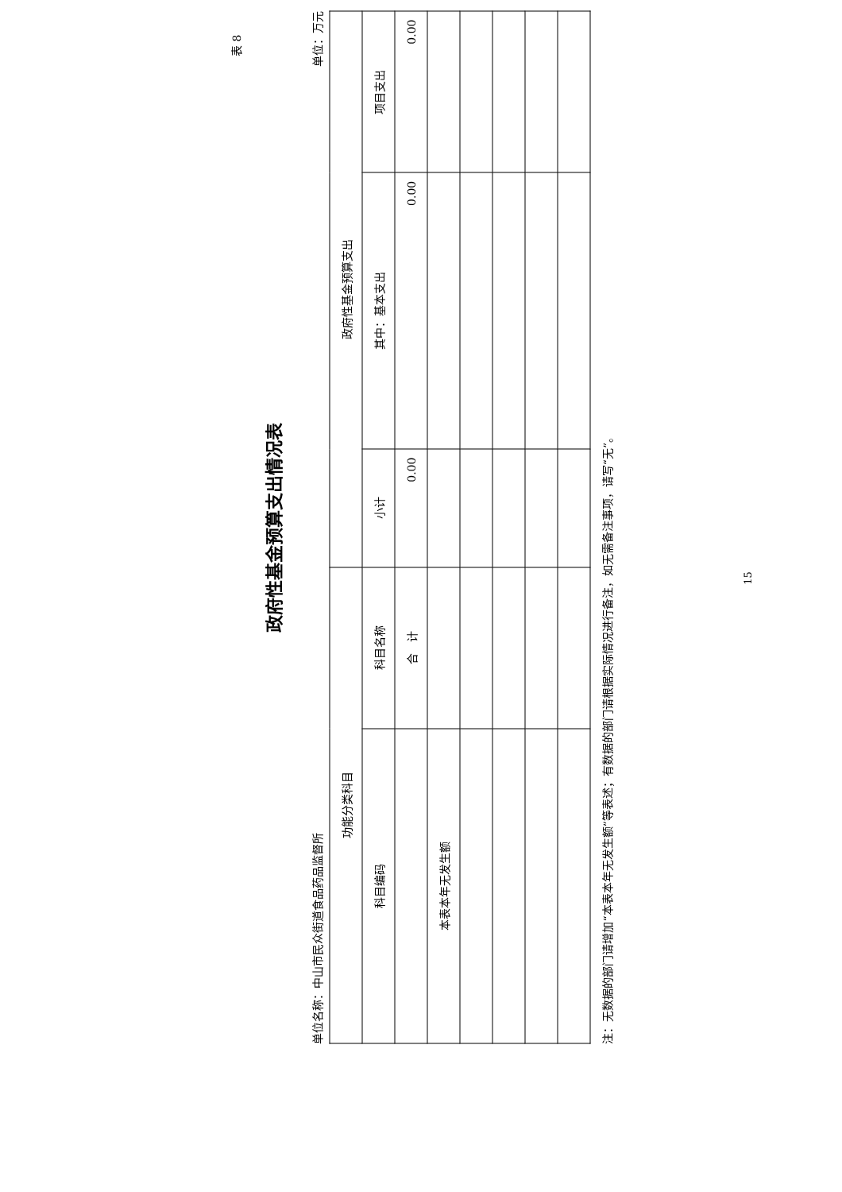表 8
政府性基金预算支出情况表
单位名称：中山市民众街道食品药品监督所 单位：万元
| 功能分类科目 | | 政府性基金预算支出 | | |
| --- | --- | --- | --- | --- |
| 科目编码 | 科目名称 | 小计 | 其中：基本支出 | 项目支出 |
| | 合 计 | 0.00 | 0.00 | 0.00 |
| 本表本年无发生额 | | | | |
注：无数据的部门请增加“本表本年无发生额”等表述；有数据的部门请根据实际情况进行备注，如无需备注事项，请写“无”。
15